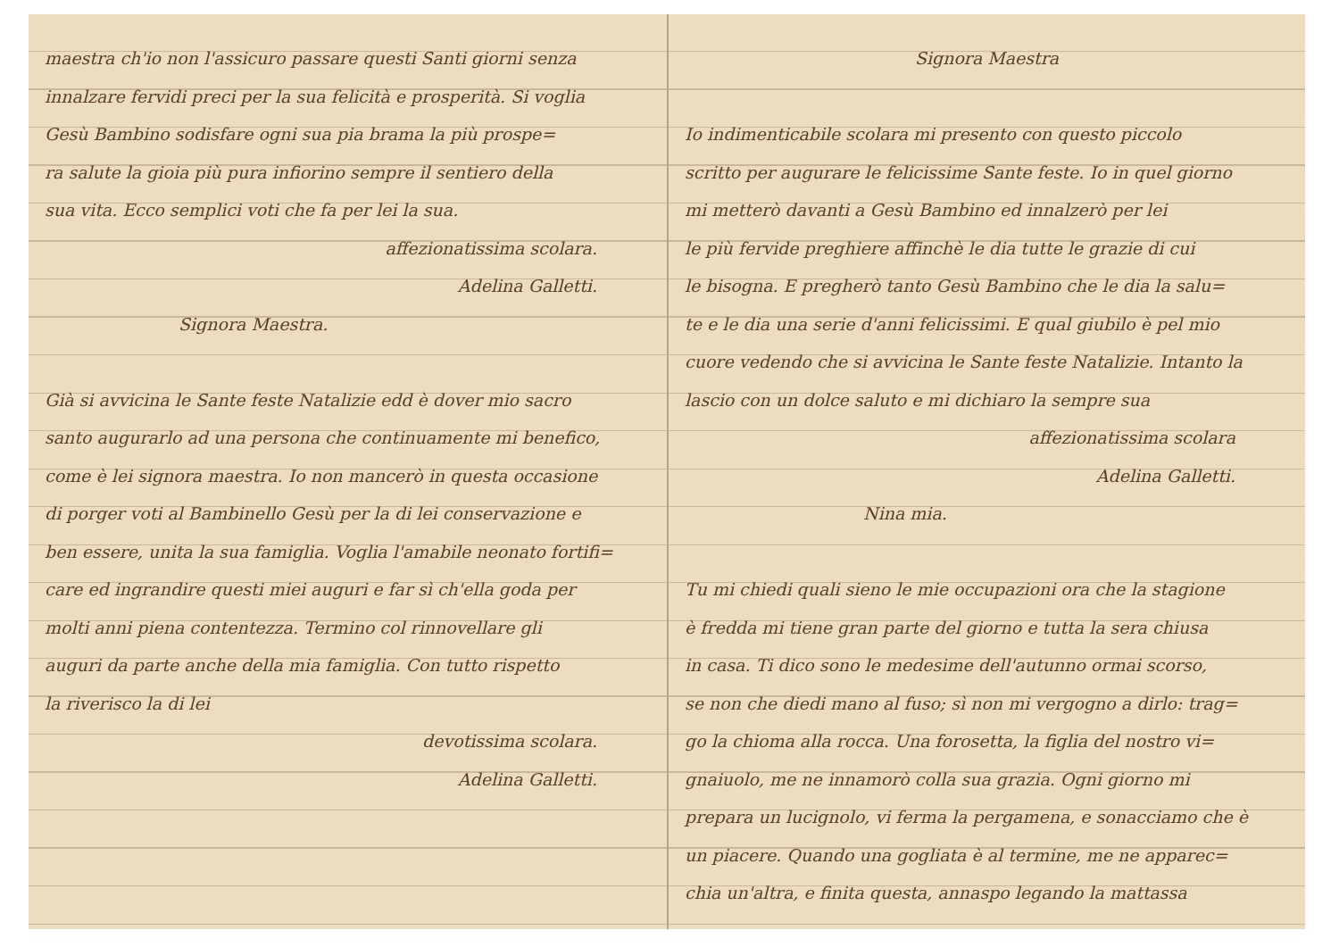maestra ch'io non l'assicuro passare questi Santi giorni senza
innalzare fervidi preci per la sua felicità e prosperità. Si voglia
Gesù Bambino sodisfare ogni sua pia brama la più prospe=
ra salute la gioia più pura infiorino sempre il sentiero della
sua vita. Ecco semplici voti che fa per lei la sua.
affezionatissima scolara.
Adelina Galletti.
Signora Maestra.
Già si avvicina le Sante feste Natalizie edd è dover mio sacro
santo augurarlo ad una persona che continuamente mi benefico,
come è lei signora maestra. Io non mancerò in questa occasione
di porger voti al Bambinello Gesù per la di lei conservazione e
ben essere, unita la sua famiglia. Voglia l'amabile neonato fortifi=
care ed ingrandire questi miei auguri e far sì ch'ella goda per
molti anni piena contentezza. Termino col rinnovellare gli
auguri da parte anche della mia famiglia. Con tutto rispetto
la riverisco la di lei
devotissima scolara.
Adelina Galletti.
Signora Maestra
Io indimenticabile scolara mi presento con questo piccolo
scritto per augurare le felicissime Sante feste. Io in quel giorno
mi metterò davanti a Gesù Bambino ed innalzerò per lei
le più fervide preghiere affinchè le dia tutte le grazie di cui
le bisogna. E pregherò tanto Gesù Bambino che le dia la salu=
te e le dia una serie d'anni felicissimi. E qual giubilo è pel mio
cuore vedendo che si avvicina le Sante feste Natalizie. Intanto la
lascio con un dolce saluto e mi dichiaro la sempre sua
affezionatissima scolara
Adelina Galletti.
Nina mia.
Tu mi chiedi quali sieno le mie occupazioni ora che la stagione
è fredda mi tiene gran parte del giorno e tutta la sera chiusa
in casa. Ti dico sono le medesime dell'autunno ormai scorso,
se non che diedi mano al fuso; sì non mi vergogno a dirlo: trag=
go la chioma alla rocca. Una forosetta, la figlia del nostro vi=
gnaiuolo, me ne innamorò colla sua grazia. Ogni giorno mi
prepara un lucignolo, vi ferma la pergamena, e sonacciamo che è
un piacere. Quando una gogliata è al termine, me ne apparec=
chia un'altra, e finita questa, annaspo legando la mattassa